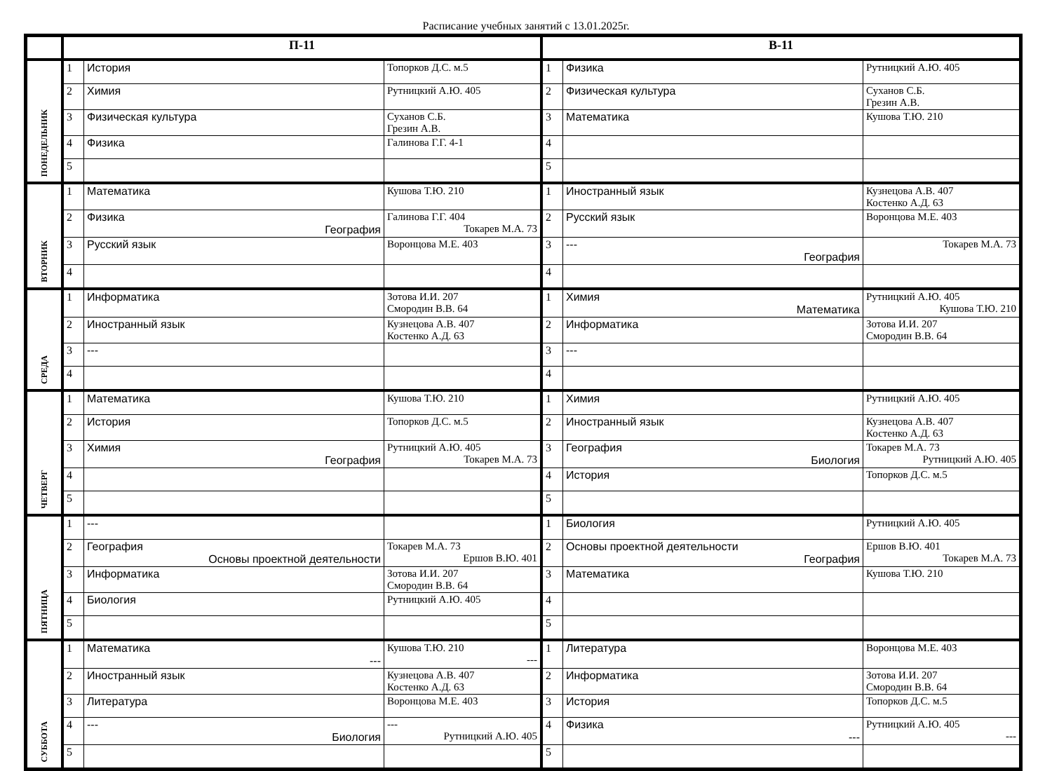Расписание учебных занятий с 13.01.2025г.
| | П-11 | | | В-11 | | |
| --- | --- | --- | --- | --- | --- | --- |
| ПОНЕДЕЛЬНИК | 1 | История | Топорков Д.С. м.5 | 1 | Физика | Рутницкий А.Ю. 405 |
| | 2 | Химия | Рутницкий А.Ю. 405 | 2 | Физическая культура | Суханов С.Б. Грезин А.В. |
| | 3 | Физическая культура | Суханов С.Б. Грезин А.В. | 3 | Математика | Кушова Т.Ю. 210 |
| | 4 | Физика | Галинова Г.Г. 4-1 | 4 | | |
| | 5 | | | 5 | | |
| ВТОРНИК | 1 | Математика | Кушова Т.Ю. 210 | 1 | Иностранный язык | Кузнецова А.В. 407 Костенко А.Д. 63 |
| | 2 | Физика География | Галинова Г.Г. 404 Токарев М.А. 73 | 2 | Русский язык | Воронцова М.Е. 403 |
| | 3 | Русский язык | Воронцова М.Е. 403 | 3 | --- География | Токарев М.А. 73 |
| | 4 | | | 4 | | |
| СРЕДА | 1 | Информатика | Зотова И.И. 207 Смородин В.В. 64 | 1 | Химия Математика | Рутницкий А.Ю. 405 Кушова Т.Ю. 210 |
| | 2 | Иностранный язык | Кузнецова А.В. 407 Костенко А.Д. 63 | 2 | Информатика | Зотова И.И. 207 Смородин В.В. 64 |
| | 3 | --- | | 3 | --- | |
| | 4 | | | 4 | | |
| ЧЕТВЕРГ | 1 | Математика | Кушова Т.Ю. 210 | 1 | Химия | Рутницкий А.Ю. 405 |
| | 2 | История | Топорков Д.С. м.5 | 2 | Иностранный язык | Кузнецова А.В. 407 Костенко А.Д. 63 |
| | 3 | Химия География | Рутницкий А.Ю. 405 Токарев М.А. 73 | 3 | География Биология | Токарев М.А. 73 Рутницкий А.Ю. 405 |
| | 4 | | | 4 | История | Топорков Д.С. м.5 |
| | 5 | | | 5 | | |
| ПЯТНИЦА | 1 | --- | | 1 | Биология | Рутницкий А.Ю. 405 |
| | 2 | География Основы проектной деятельности | Токарев М.А. 73 Ершов В.Ю. 401 | 2 | Основы проектной деятельности География | Ершов В.Ю. 401 Токарев М.А. 73 |
| | 3 | Информатика | Зотова И.И. 207 Смородин В.В. 64 | 3 | Математика | Кушова Т.Ю. 210 |
| | 4 | Биология | Рутницкий А.Ю. 405 | 4 | | |
| | 5 | | | 5 | | |
| СУББОТА | 1 | Математика --- | Кушова Т.Ю. 210 --- | 1 | Литература | Воронцова М.Е. 403 |
| | 2 | Иностранный язык | Кузнецова А.В. 407 Костенко А.Д. 63 | 2 | Информатика | Зотова И.И. 207 Смородин В.В. 64 |
| | 3 | Литература | Воронцова М.Е. 403 | 3 | История | Топорков Д.С. м.5 |
| | 4 | --- Биология | --- Рутницкий А.Ю. 405 | 4 | Физика --- | Рутницкий А.Ю. 405 --- |
| | 5 | | | 5 | | |